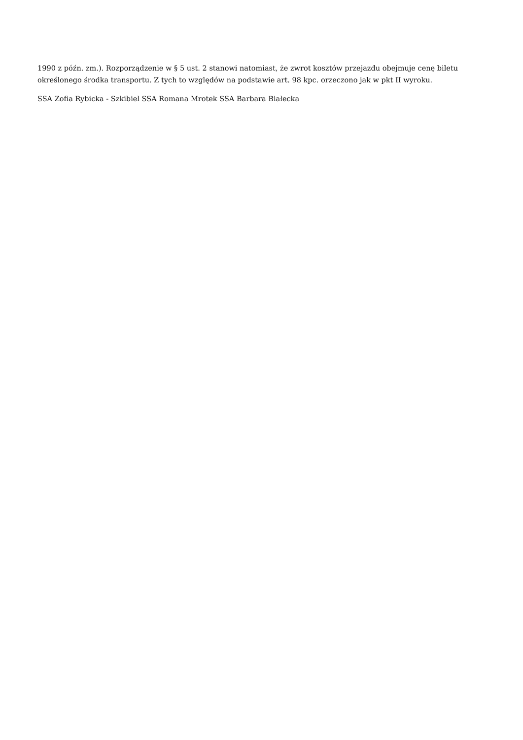1990 z późn. zm.). Rozporządzenie w § 5 ust. 2 stanowi natomiast, że zwrot kosztów przejazdu obejmuje cenę biletu określonego środka transportu. Z tych to względów na podstawie art. 98 kpc. orzeczono jak w pkt II wyroku.
SSA Zofia Rybicka - Szkibiel SSA Romana Mrotek SSA Barbara Białecka